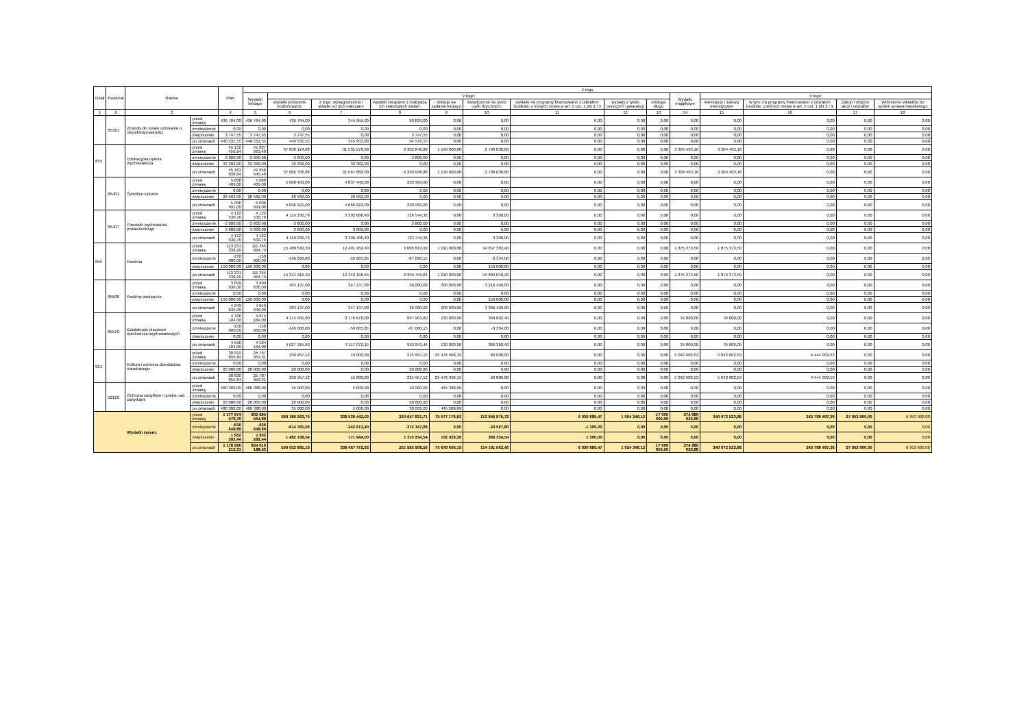| Dział | Rozdział | Nazwa | | Plan | Z tego | | | | | | | | | | | | | |
| --- | --- | --- | --- | --- | --- | --- | --- | --- | --- | --- | --- | --- | --- | --- | --- | --- | --- | --- |
| | | | | | Wydatki bieżące | z tego: | | | | | | | | Wydatki majątkowe | z tego: | | | |
| | | | | | | wydatki jednostek budżetowych, | z tego: wynagrodzenia i składki od nich naliczane | wydatki związane z realizacją ich statutowych zadań; | dotacje na zadania bieżące | świadczenia na rzecz osób fizycznych; | wydatki na programy finansowane z udziałem środków, o których mowa w art. 5 ust. 1 pkt 2 i 3 | wypłaty z tytułu poręczeń i gwarancji | obsługa długu | | inwestycje i zakupy inwestycyjne | w tym: na programy finansowane z udziałem środków, o których mowa w art. 5 ust. 1 pkt 2 i 3, | Zakup i objęcie akcji i udziałów | Wniesienie wkładów do spółek sprawa handlowego |
| 1 | 2 | 3 | | 4 | 5 | 6 | 7 | 8 | 9 | 10 | 11 | 12 | 13 | 14 | 15 | 16 | 17 | 18 |
| | 85321 | Zespoły do spraw orzekania o niepełnosprawności | przed zmianą | 436 784,00 | 436 784,00 | 436 784,00 | 345 955,00 | 90 829,00 | 0,00 | 0,00 | 0,00 | 0,00 | 0,00 | 0,00 | 0,00 | 0,00 | 0,00 | 0,00 |
| | | | zmniejszenie | 0,00 | 0,00 | 0,00 | 0,00 | 0,00 | 0,00 | 0,00 | 0,00 | 0,00 | 0,00 | 0,00 | 0,00 | 0,00 | 0,00 | 0,00 |
| | | | zwiększenie | 3 747,55 | 3 747,55 | 3 747,55 | 0,00 | 3 747,55 | 0,00 | 0,00 | 0,00 | 0,00 | 0,00 | 0,00 | 0,00 | 0,00 | 0,00 | 0,00 |
| | | | po zmianach | 440 531,55 | 440 531,55 | 440 531,55 | 345 955,00 | 94 576,55 | 0,00 | 0,00 | 0,00 | 0,00 | 0,00 | 0,00 | 0,00 | 0,00 | 0,00 | 0,00 |
| 854 | | Edukacyjna opieka wychowawcza | przed zmianą | 45 132 456,64 | 41 827 963,48 | 37 838 124,88 | 31 535 278,00 | 6 302 846,88 | 1 199 000,00 | 2 790 838,60 | 0,00 | 0,00 | 0,00 | 3 304 493,16 | 3 304 493,16 | 0,00 | 0,00 | 0,00 |
| | | | zmniejszenie | -3 800,00 | -3 800,00 | -3 800,00 | 0,00 | -3 800,00 | 0,00 | 0,00 | 0,00 | 0,00 | 0,00 | 0,00 | 0,00 | 0,00 | 0,00 | 0,00 |
| | | | zwiększenie | 32 382,00 | 32 382,00 | 32 382,00 | 32 382,00 | 0,00 | 0,00 | 0,00 | 0,00 | 0,00 | 0,00 | 0,00 | 0,00 | 0,00 | 0,00 | 0,00 |
| | | | po zmianach | 45 161 038,64 | 41 856 545,48 | 37 866 706,88 | 31 567 660,00 | 6 299 046,88 | 1 199 000,00 | 2 790 838,60 | 0,00 | 0,00 | 0,00 | 3 304 493,16 | 3 304 493,16 | 0,00 | 0,00 | 0,00 |
| | 85401 | Świetlice szkolne | przed zmianą | 5 068 409,00 | 5 068 409,00 | 5 068 409,00 | 4 837 440,00 | 230 969,00 | 0,00 | 0,00 | 0,00 | 0,00 | 0,00 | 0,00 | 0,00 | 0,00 | 0,00 | 0,00 |
| | | | zmniejszenie | 0,00 | 0,00 | 0,00 | 0,00 | 0,00 | 0,00 | 0,00 | 0,00 | 0,00 | 0,00 | 0,00 | 0,00 | 0,00 | 0,00 | 0,00 |
| | | | zwiększenie | 28 582,00 | 28 582,00 | 28 582,00 | 28 582,00 | 0,00 | 0,00 | 0,00 | 0,00 | 0,00 | 0,00 | 0,00 | 0,00 | 0,00 | 0,00 | 0,00 |
| | | | po zmianach | 5 096 991,00 | 5 096 991,00 | 5 096 991,00 | 4 866 022,00 | 230 969,00 | 0,00 | 0,00 | 0,00 | 0,00 | 0,00 | 0,00 | 0,00 | 0,00 | 0,00 | 0,00 |
| | 85407 | Placówki wychowania pozaszkolnego | przed zmianą | 4 122 530,76 | 4 122 530,76 | 4 119 230,76 | 3 392 686,40 | 726 544,36 | 0,00 | 3 300,00 | 0,00 | 0,00 | 0,00 | 0,00 | 0,00 | 0,00 | 0,00 | 0,00 |
| | | | zmniejszenie | -3 800,00 | -3 800,00 | -3 800,00 | 0,00 | -3 800,00 | 0,00 | 0,00 | 0,00 | 0,00 | 0,00 | 0,00 | 0,00 | 0,00 | 0,00 | 0,00 |
| | | | zwiększenie | 3 800,00 | 3 800,00 | 3 800,00 | 3 800,00 | 0,00 | 0,00 | 0,00 | 0,00 | 0,00 | 0,00 | 0,00 | 0,00 | 0,00 | 0,00 | 0,00 |
| | | | po zmianach | 4 122 530,76 | 4 122 530,76 | 4 119 230,76 | 3 396 486,40 | 722 744,36 | 0,00 | 3 300,00 | 0,00 | 0,00 | 0,00 | 0,00 | 0,00 | 0,00 | 0,00 | 0,00 |
| 855 | | Rodzina | przed zmianą | 113 231 338,29 | 111 355 964,79 | 15 488 582,39 | 12 401 762,40 | 3 086 819,99 | 1 210 000,00 | 94 657 382,40 | 0,00 | 0,00 | 0,00 | 1 875 373,50 | 1 875 373,50 | 0,00 | 0,00 | 0,00 |
| | | | zmniejszenie | -150 000,00 | -150 000,00 | -146 666,00 | -59 605,85 | -87 060,15 | 0,00 | -3 334,00 | 0,00 | 0,00 | 0,00 | 0,00 | 0,00 | 0,00 | 0,00 | 0,00 |
| | | | zwiększenie | 150 000,00 | 150 000,00 | 0,00 | 0,00 | 0,00 | 0,00 | 150 000,00 | 0,00 | 0,00 | 0,00 | 0,00 | 0,00 | 0,00 | 0,00 | 0,00 |
| | | | po zmianach | 113 231 338,29 | 111 355 964,79 | 15 341 916,39 | 12 342 156,55 | 2 999 759,84 | 1 210 000,00 | 94 804 048,40 | 0,00 | 0,00 | 0,00 | 1 875 373,50 | 1 875 373,50 | 0,00 | 0,00 | 0,00 |
| | 85508 | Rodziny zastępcze | przed zmianą | 3 899 636,00 | 3 899 636,00 | 383 137,00 | 347 137,00 | 36 000,00 | 300 000,00 | 3 216 499,00 | 0,00 | 0,00 | 0,00 | 0,00 | 0,00 | 0,00 | 0,00 | 0,00 |
| | | | zmniejszenie | 0,00 | 0,00 | 0,00 | 0,00 | 0,00 | 0,00 | 0,00 | 0,00 | 0,00 | 0,00 | 0,00 | 0,00 | 0,00 | 0,00 | 0,00 |
| | | | zwiększenie | 150 000,00 | 150 000,00 | 0,00 | 0,00 | 0,00 | 0,00 | 150 000,00 | 0,00 | 0,00 | 0,00 | 0,00 | 0,00 | 0,00 | 0,00 | 0,00 |
| | | | po zmianach | 4 049 636,00 | 4 049 636,00 | 383 137,00 | 347 137,00 | 36 000,00 | 300 000,00 | 3 366 499,00 | 0,00 | 0,00 | 0,00 | 0,00 | 0,00 | 0,00 | 0,00 | 0,00 |
| | 85510 | Działalność placówek opiekuńczo-wychowawczych | przed zmianą | 4 708 184,00 | 4 674 184,00 | 4 174 581,60 | 3 176 678,00 | 997 903,60 | 130 000,00 | 369 602,40 | 0,00 | 0,00 | 0,00 | 34 000,00 | 34 000,00 | 0,00 | 0,00 | 0,00 |
| | | | zmniejszenie | -150 000,00 | -150 000,00 | -146 666,00 | -59 605,85 | -87 060,15 | 0,00 | -3 334,00 | 0,00 | 0,00 | 0,00 | 0,00 | 0,00 | 0,00 | 0,00 | 0,00 |
| | | | zwiększenie | 0,00 | 0,00 | 0,00 | 0,00 | 0,00 | 0,00 | 0,00 | 0,00 | 0,00 | 0,00 | 0,00 | 0,00 | 0,00 | 0,00 | 0,00 |
| | | | po zmianach | 4 558 184,00 | 4 524 184,00 | 4 027 915,60 | 3 117 072,15 | 910 843,45 | 130 000,00 | 366 268,40 | 0,00 | 0,00 | 0,00 | 34 000,00 | 34 000,00 | 0,00 | 0,00 | 0,00 |
| 921 | | Kultura i ochrona dziedzictwa narodowego | przed zmianą | 30 810 855,84 | 25 767 953,31 | 230 957,12 | 15 000,00 | 215 957,12 | 25 476 996,19 | 60 000,00 | 0,00 | 0,00 | 0,00 | 5 042 902,53 | 5 042 902,53 | 4 444 902,53 | 0,00 | 0,00 |
| | | | zmniejszenie | 0,00 | 0,00 | 0,00 | 0,00 | 0,00 | 0,00 | 0,00 | 0,00 | 0,00 | 0,00 | 0,00 | 0,00 | 0,00 | 0,00 | 0,00 |
| | | | zwiększenie | 20 000,00 | 20 000,00 | 20 000,00 | 0,00 | 20 000,00 | 0,00 | 0,00 | 0,00 | 0,00 | 0,00 | 0,00 | 0,00 | 0,00 | 0,00 | 0,00 |
| | | | po zmianach | 30 830 855,84 | 25 787 953,31 | 250 957,12 | 15 000,00 | 235 957,12 | 25 476 996,19 | 60 000,00 | 0,00 | 0,00 | 0,00 | 5 042 902,53 | 5 042 902,53 | 4 444 902,53 | 0,00 | 0,00 |
| | 92120 | Ochrona zabytków i opieka nad zabytkami | przed zmianą | 460 388,00 | 460 388,00 | 15 000,00 | 5 000,00 | 10 000,00 | 445 388,00 | 0,00 | 0,00 | 0,00 | 0,00 | 0,00 | 0,00 | 0,00 | 0,00 | 0,00 |
| | | | zmniejszenie | 0,00 | 0,00 | 0,00 | 0,00 | 0,00 | 0,00 | 0,00 | 0,00 | 0,00 | 0,00 | 0,00 | 0,00 | 0,00 | 0,00 | 0,00 |
| | | | zwiększenie | 20 000,00 | 20 000,00 | 20 000,00 | 0,00 | 20 000,00 | 0,00 | 0,00 | 0,00 | 0,00 | 0,00 | 0,00 | 0,00 | 0,00 | 0,00 | 0,00 |
| | | | po zmianach | 480 388,00 | 480 388,00 | 35 000,00 | 5 000,00 | 30 000,00 | 445 388,00 | 0,00 | 0,00 | 0,00 | 0,00 | 0,00 | 0,00 | 0,00 | 0,00 | 0,00 |
| Wydatki razem: | | | przed zmianą | 1 177 674 578,76 | 802 694 554,88 | 589 186 263,74 | 338 538 442,03 | 250 647 821,71 | 75 577 176,83 | 113 845 876,72 | 6 030 889,47 | 1 054 348,12 | 17 000 000,00 | 374 980 023,88 | 340 072 523,88 | 243 788 487,36 | 27 953 900,00 | 6 953 600,00 |
| | | | zmniejszenie | -636 648,89 | -636 648,89 | -614 781,09 | -242 613,40 | -372 167,69 | 0,00 | -20 567,80 | -1 300,00 | 0,00 | 0,00 | 0,00 | 0,00 | 0,00 | 0,00 | 0,00 |
| | | | zwiększenie | 1 952 282,44 | 1 952 282,44 | 1 482 198,54 | 171 944,00 | 1 310 254,54 | 102 429,36 | 366 354,54 | 1 300,00 | 0,00 | 0,00 | 0,00 | 0,00 | 0,00 | 0,00 | 0,00 |
| | | | po zmianach | 1 178 990 212,31 | 804 010 188,43 | 590 053 681,19 | 338 467 772,63 | 251 585 908,56 | 75 679 606,19 | 114 191 663,46 | 6 030 889,47 | 1 054 348,12 | 17 000 000,00 | 374 980 023,88 | 340 072 523,88 | 243 788 487,36 | 27 953 900,00 | 6 953 600,00 |